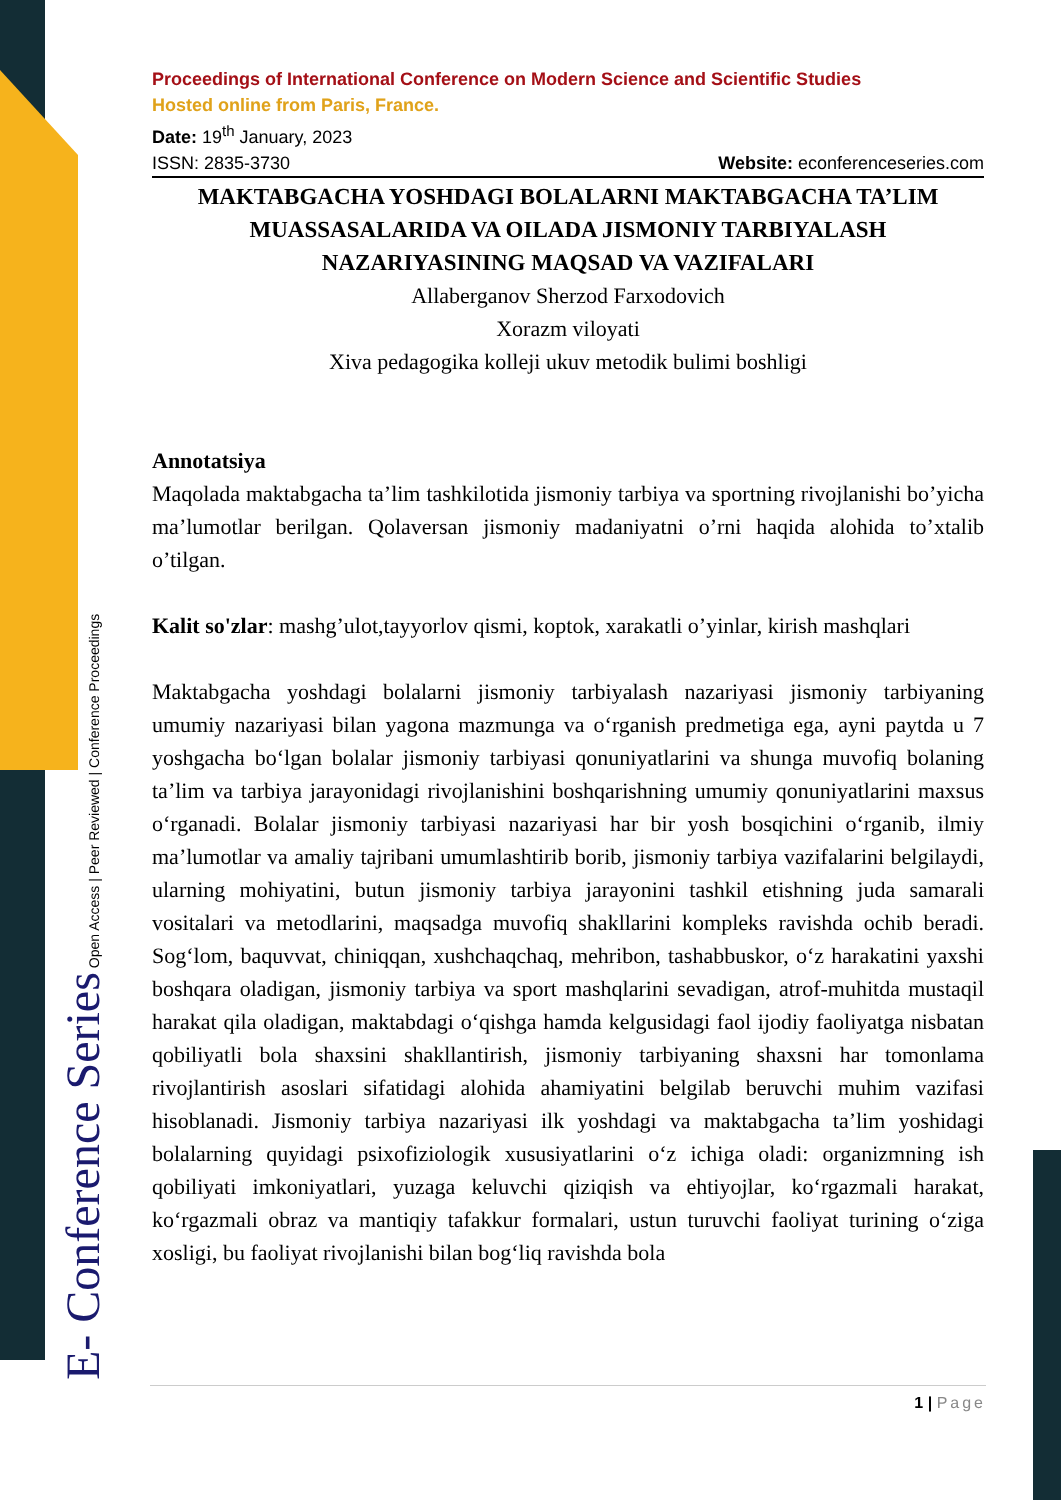E- Conference Series Open Access | Peer Reviewed | Conference Proceedings
Proceedings of International Conference on Modern Science and Scientific Studies
Hosted online from Paris, France.
Date: 19<sup>th</sup> January, 2023
ISSN: 2835-3730 Website: econferenceseries.com
MAKTABGACHA YOSHDAGI BOLALARNI MAKTABGACHA TA’LIM MUASSASALARIDA VA OILADA JISMONIY TARBIYALASH NAZARIYASINING MAQSAD VA VAZIFALARI
Allaberganov Sherzod Farxodovich
Xorazm viloyati
Xiva pedagogika kolleji ukuv metodik bulimi boshligi
Annotatsiya
Maqolada maktabgacha ta’lim tashkilotida jismoniy tarbiya va sportning rivojlanishi bo’yicha ma’lumotlar berilgan. Qolaversan jismoniy madaniyatni o’rni haqida alohida to’xtalib o’tilgan.
Kalit so'zlar: mashg’ulot,tayyorlov qismi, koptok, xarakatli o’yinlar, kirish mashqlari
Maktabgacha yoshdagi bolalarni jismoniy tarbiyalash nazariyasi jismoniy tarbiyaning umumiy nazariyasi bilan yagona mazmunga va o‘rganish predmetiga ega, ayni paytda u 7 yoshgacha bo‘lgan bolalar jismoniy tarbiyasi qonuniyatlarini va shunga muvofiq bolaning ta’lim va tarbiya jarayonidagi rivojlanishini boshqarishning umumiy qonuniyatlarini maxsus o‘rganadi. Bolalar jismoniy tarbiyasi nazariyasi har bir yosh bosqichini o‘rganib, ilmiy ma’lumotlar va amaliy tajribani umumlashtirib borib, jismoniy tarbiya vazifalarini belgilaydi, ularning mohiyatini, butun jismoniy tarbiya jarayonini tashkil etishning juda samarali vositalari va metodlarini, maqsadga muvofiq shakllarini kompleks ravishda ochib beradi. Sog‘lom, baquvvat, chiniqqan, xushchaqchaq, mehribon, tashabbuskor, o‘z harakatini yaxshi boshqara oladigan, jismoniy tarbiya va sport mashqlarini sevadigan, atrof-muhitda mustaqil harakat qila oladigan, maktabdagi o‘qishga hamda kelgusidagi faol ijodiy faoliyatga nisbatan qobiliyatli bola shaxsini shakllantirish, jismoniy tarbiyaning shaxsni har tomonlama rivojlantirish asoslari sifatidagi alohida ahamiyatini belgilab beruvchi muhim vazifasi hisoblanadi. Jismoniy tarbiya nazariyasi ilk yoshdagi va maktabgacha ta’lim yoshidagi bolalarning quyidagi psixofiziologik xususiyatlarini o‘z ichiga oladi: organizmning ish qobiliyati imkoniyatlari, yuzaga keluvchi qiziqish va ehtiyojlar, ko‘rgazmali harakat, ko‘rgazmali obraz va mantiqiy tafakkur formalari, ustun turuvchi faoliyat turining o‘ziga xosligi, bu faoliyat rivojlanishi bilan bog‘liq ravishda bola
1 | Page